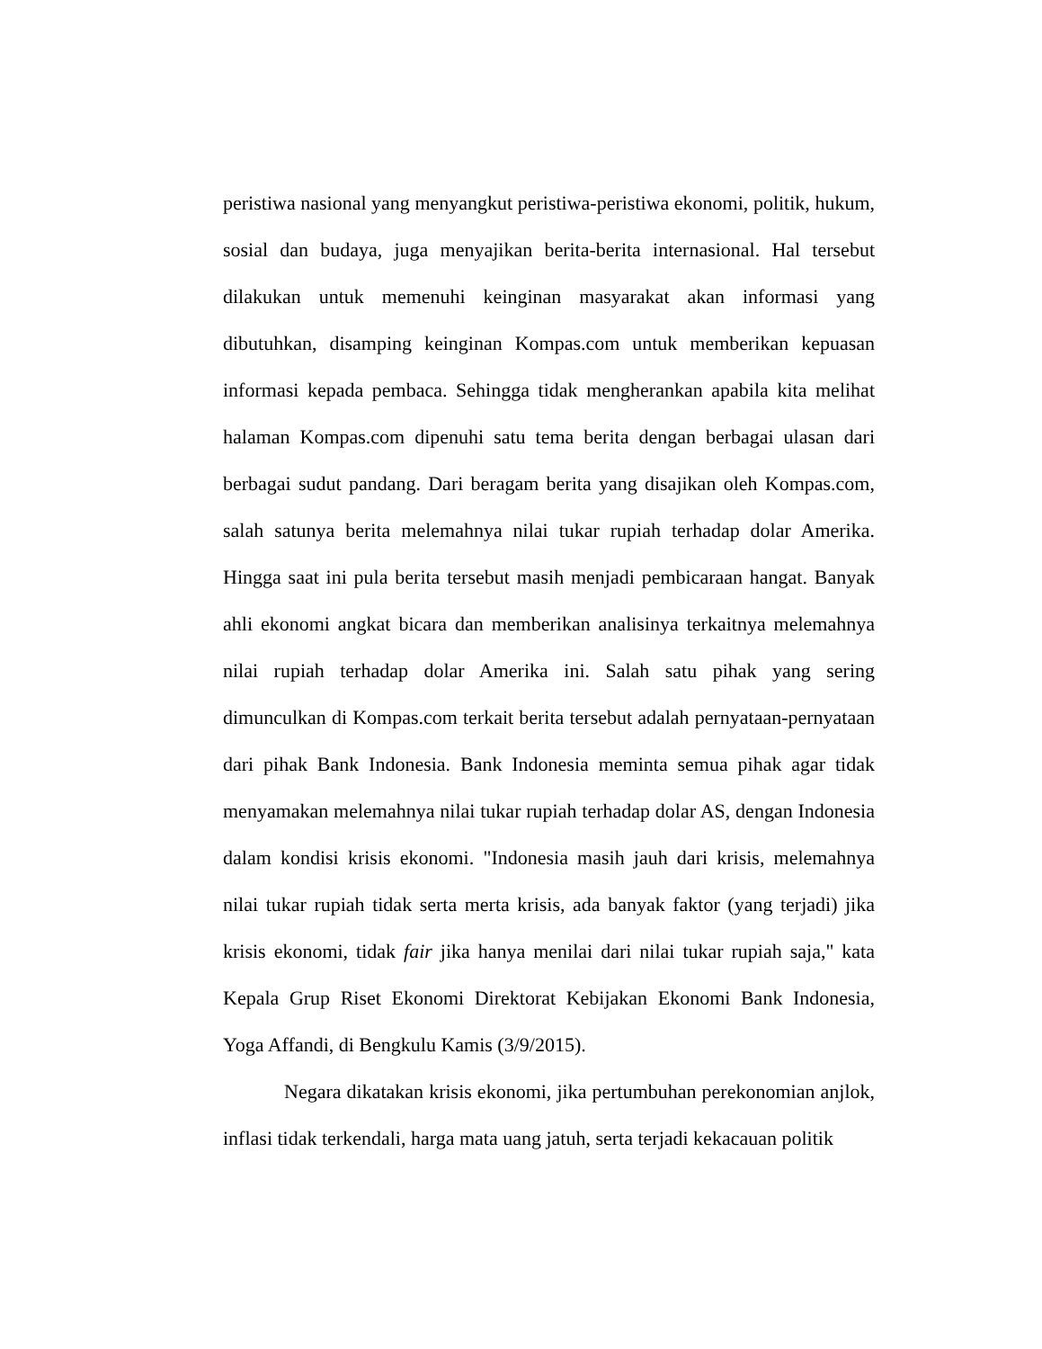peristiwa nasional yang menyangkut peristiwa-peristiwa ekonomi, politik, hukum, sosial dan budaya, juga menyajikan berita-berita internasional. Hal tersebut dilakukan untuk memenuhi keinginan masyarakat akan informasi yang dibutuhkan, disamping keinginan Kompas.com untuk memberikan kepuasan informasi kepada pembaca. Sehingga tidak mengherankan apabila kita melihat halaman Kompas.com dipenuhi satu tema berita dengan berbagai ulasan dari berbagai sudut pandang. Dari beragam berita yang disajikan oleh Kompas.com, salah satunya berita melemahnya nilai tukar rupiah terhadap dolar Amerika. Hingga saat ini pula berita tersebut masih menjadi pembicaraan hangat. Banyak ahli ekonomi angkat bicara dan memberikan analisinya terkaitnya melemahnya nilai rupiah terhadap dolar Amerika ini. Salah satu pihak yang sering dimunculkan di Kompas.com terkait berita tersebut adalah pernyataan-pernyataan dari pihak Bank Indonesia. Bank Indonesia meminta semua pihak agar tidak menyamakan melemahnya nilai tukar rupiah terhadap dolar AS, dengan Indonesia dalam kondisi krisis ekonomi. "Indonesia masih jauh dari krisis, melemahnya nilai tukar rupiah tidak serta merta krisis, ada banyak faktor (yang terjadi) jika krisis ekonomi, tidak fair jika hanya menilai dari nilai tukar rupiah saja," kata Kepala Grup Riset Ekonomi Direktorat Kebijakan Ekonomi Bank Indonesia, Yoga Affandi, di Bengkulu Kamis (3/9/2015).
Negara dikatakan krisis ekonomi, jika pertumbuhan perekonomian anjlok, inflasi tidak terkendali, harga mata uang jatuh, serta terjadi kekacauan politik